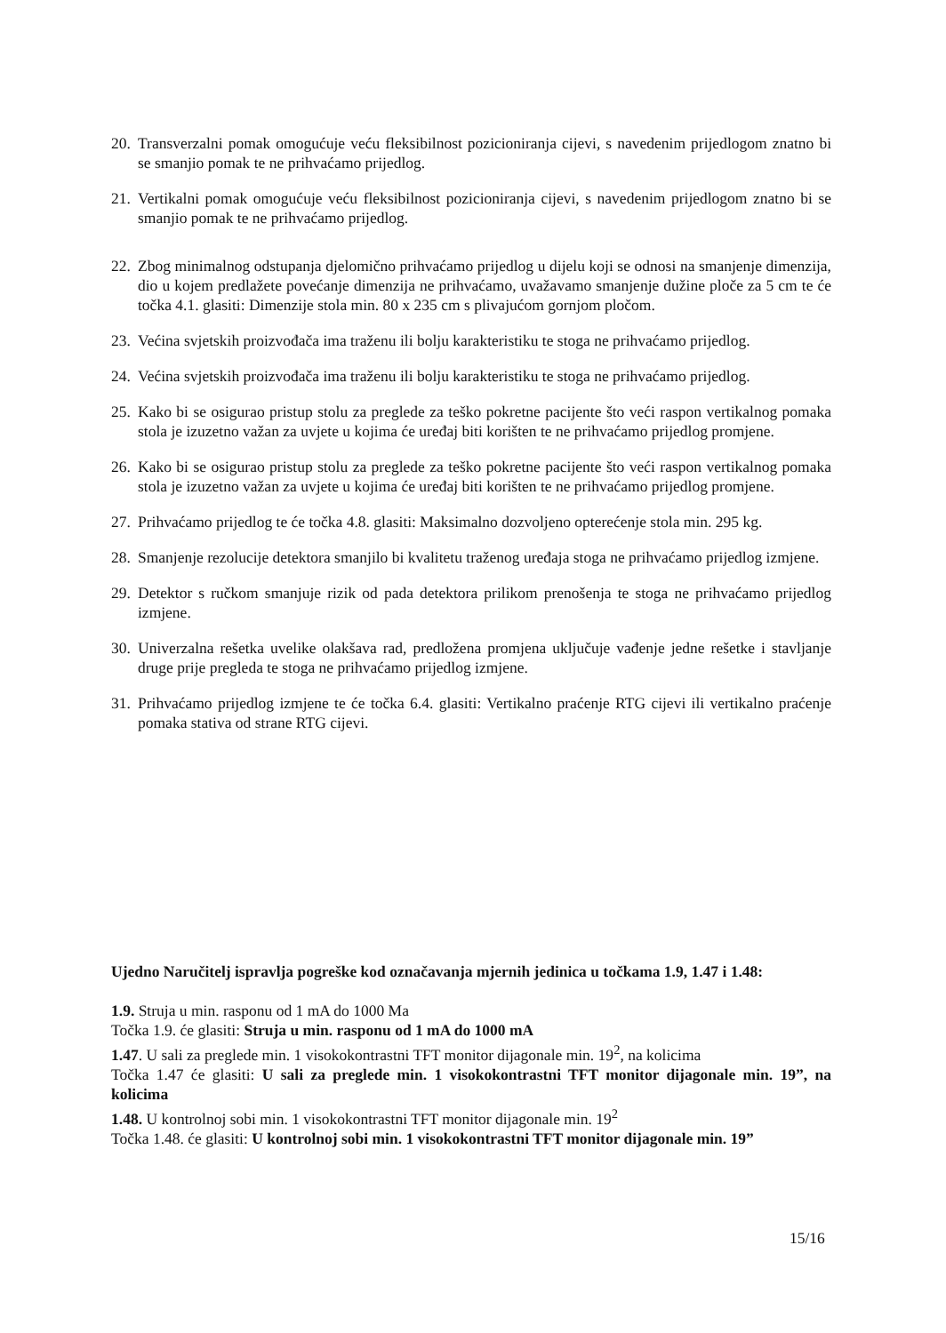20.
Transverzalni pomak omogućuje veću fleksibilnost pozicioniranja cijevi, s navedenim prijedlogom znatno bi se smanjio pomak te ne prihvaćamo prijedlog.
21.
Vertikalni pomak omogućuje veću fleksibilnost pozicioniranja cijevi, s navedenim prijedlogom znatno bi se smanjio pomak te ne prihvaćamo prijedlog.
22.
Zbog minimalnog odstupanja djelomično prihvaćamo prijedlog u dijelu koji se odnosi na smanjenje dimenzija, dio u kojem predlažete povećanje dimenzija ne prihvaćamo, uvažavamo smanjenje dužine ploče za 5 cm te će točka 4.1. glasiti: Dimenzije stola min. 80 x 235 cm s plivajućom gornjom pločom.
23.
Većina svjetskih proizvođača ima traženu ili bolju karakteristiku te stoga ne prihvaćamo prijedlog.
24.
Većina svjetskih proizvođača ima traženu ili bolju karakteristiku te stoga ne prihvaćamo prijedlog.
25.
Kako bi se osigurao pristup stolu za preglede za teško pokretne pacijente što veći raspon vertikalnog pomaka stola je izuzetno važan za uvjete u kojima će uređaj biti korišten te ne prihvaćamo prijedlog promjene.
26.
Kako bi se osigurao pristup stolu za preglede za teško pokretne pacijente što veći raspon vertikalnog pomaka stola je izuzetno važan za uvjete u kojima će uređaj biti korišten te ne prihvaćamo prijedlog promjene.
27.
Prihvaćamo prijedlog te će točka 4.8. glasiti: Maksimalno dozvoljeno opterećenje stola min. 295 kg.
28.
Smanjenje rezolucije detektora smanjilo bi kvalitetu traženog uređaja stoga ne prihvaćamo prijedlog izmjene.
29.
Detektor s ručkom smanjuje rizik od pada detektora prilikom prenošenja te stoga ne prihvaćamo prijedlog izmjene.
30.
Univerzalna rešetka uvelike olakšava rad, predložena promjena uključuje vađenje jedne rešetke i stavljanje druge prije pregleda te stoga ne prihvaćamo prijedlog izmjene.
31.
Prihvaćamo prijedlog izmjene te će točka 6.4. glasiti: Vertikalno praćenje RTG cijevi ili vertikalno praćenje pomaka stativa od strane RTG cijevi.
Ujedno Naručitelj ispravlja pogreške kod označavanja mjernih jedinica u točkama 1.9, 1.47 i 1.48:
1.9. Struja u min. rasponu od 1 mA do 1000 Ma
Točka 1.9. će glasiti: Struja u min. rasponu od 1 mA do 1000 mA
1.47. U sali za preglede min. 1 visokokontrastni TFT monitor dijagonale min. 19<sup>2</sup>, na kolicima
Točka 1.47 će glasiti: U sali za preglede min. 1 visokokontrastni TFT monitor dijagonale min. 19”, na kolicima
1.48. U kontrolnoj sobi min. 1 visokokontrastni TFT monitor dijagonale min. 19<sup>2</sup>
Točka 1.48. će glasiti: U kontrolnoj sobi min. 1 visokokontrastni TFT monitor dijagonale min. 19”
15/16